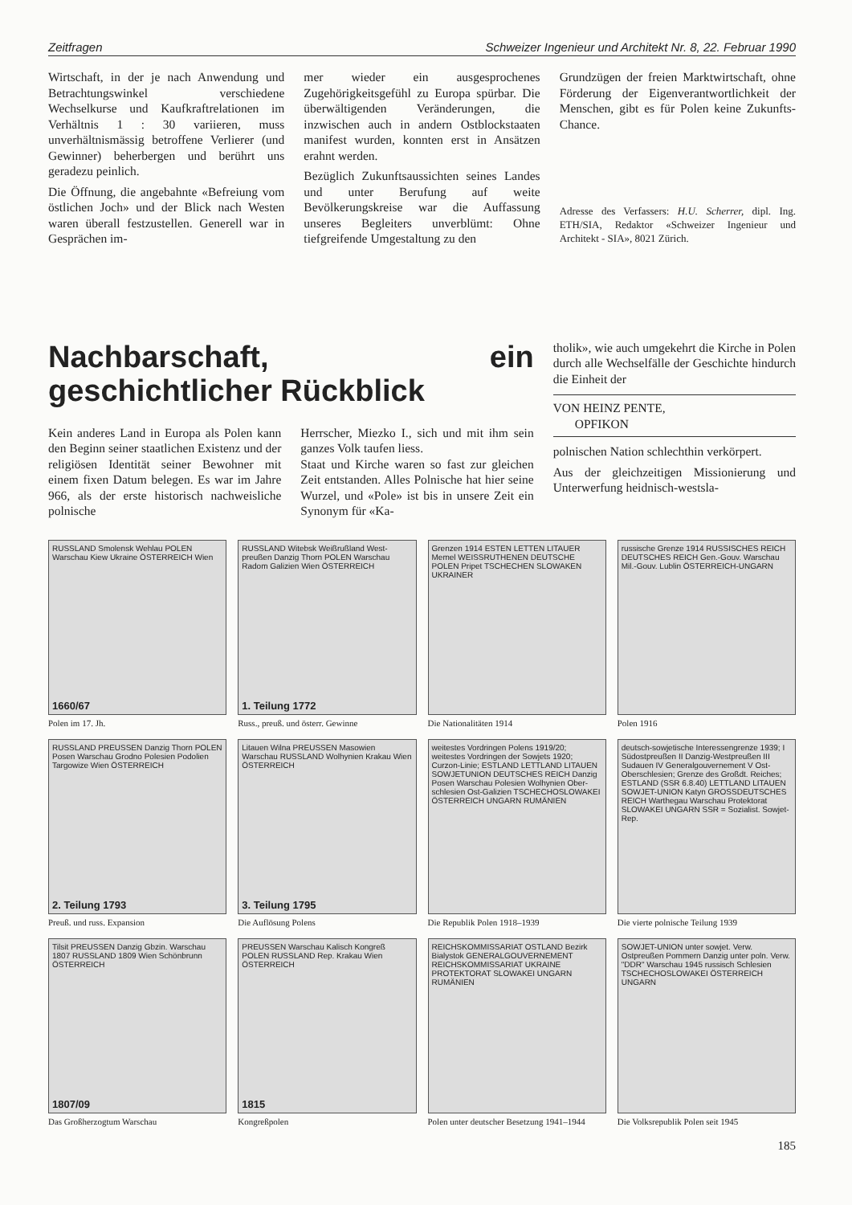Zeitfragen Schweizer Ingenieur und Architekt Nr. 8, 22. Februar 1990
Wirtschaft, in der je nach Anwendung und Betrachtungswinkel verschiedene Wechselkurse und Kaufkraftrelationen im Verhältnis 1 : 30 variieren, muss unverhältnismässig betroffene Verlierer (und Gewinner) beherbergen und berührt uns geradezu peinlich.
Die Öffnung, die angebahnte «Befreiung vom östlichen Joch» und der Blick nach Westen waren überall festzustellen. Generell war in Gesprächen im-
mer wieder ein ausgesprochenes Zugehörigkeitsgefühl zu Europa spürbar. Die überwältigenden Veränderungen, die inzwischen auch in andern Ostblockstaaten manifest wurden, konnten erst in Ansätzen erahnt werden.
Bezüglich Zukunftsaussichten seines Landes und unter Berufung auf weite Bevölkerungskreise war die Auffassung unseres Begleiters unverblümt: Ohne tiefgreifende Umgestaltung zu den
Grundzügen der freien Marktwirtschaft, ohne Förderung der Eigenverantwortlichkeit der Menschen, gibt es für Polen keine Zukunfts-Chance.
Adresse des Verfassers: H.U. Scherrer, dipl. Ing. ETH/SIA, Redaktor «Schweizer Ingenieur und Architekt - SIA», 8021 Zürich.
Nachbarschaft, ein geschichtlicher Rückblick
Kein anderes Land in Europa als Polen kann den Beginn seiner staatlichen Existenz und der religiösen Identität seiner Bewohner mit einem fixen Datum belegen. Es war im Jahre 966, als der erste historisch nachweisliche polnische
Herrscher, Miezko I., sich und mit ihm sein ganzes Volk taufen liess.
Staat und Kirche waren so fast zur gleichen Zeit entstanden. Alles Polnische hat hier seine Wurzel, und «Pole» ist bis in unsere Zeit ein Synonym für «Ka-
tholik», wie auch umgekehrt die Kirche in Polen durch alle Wechselfälle der Geschichte hindurch die Einheit der
VON HEINZ PENTE,
OPFIKON
polnischen Nation schlechthin verkörpert.
Aus der gleichzeitigen Missionierung und Unterwerfung heidnisch-westsla-
RUSSLAND Smolensk Wehlau POLEN Warschau Kiew Ukraine ÖSTERREICH Wien
1660/67
Polen im 17. Jh.
RUSSLAND Witebsk Weißrußland West-preußen Danzig Thorn POLEN Warschau Radom Galizien Wien ÖSTERREICH
1. Teilung 1772
Russ., preuß. und österr. Gewinne
Grenzen 1914 ESTEN LETTEN LITAUER Memel WEISSRUTHENEN DEUTSCHE POLEN Pripet TSCHECHEN SLOWAKEN UKRAINER
Die Nationalitäten 1914
russische Grenze 1914 RUSSISCHES REICH DEUTSCHES REICH Gen.-Gouv. Warschau Mil.-Gouv. Lublin ÖSTERREICH-UNGARN
Polen 1916
RUSSLAND PREUSSEN Danzig Thorn POLEN Posen Warschau Grodno Polesien Podolien Targowize Wien ÖSTERREICH
2. Teilung 1793
Preuß. und russ. Expansion
Litauen Wilna PREUSSEN Masowien Warschau RUSSLAND Wolhynien Krakau Wien ÖSTERREICH
3. Teilung 1795
Die Auflösung Polens
weitestes Vordringen Polens 1919/20; weitestes Vordringen der Sowjets 1920; Curzon-Linie; ESTLAND LETTLAND LITAUEN SOWJETUNION DEUTSCHES REICH Danzig Posen Warschau Polesien Wolhynien Ober-schlesien Ost-Galizien TSCHECHOSLOWAKEI ÖSTERREICH UNGARN RUMÄNIEN
Die Republik Polen 1918–1939
deutsch-sowjetische Interessengrenze 1939; I Südostpreußen II Danzig-Westpreußen III Sudauen IV Generalgouvernement V Ost-Oberschlesien; Grenze des Großdt. Reiches; ESTLAND (SSR 6.8.40) LETTLAND LITAUEN SOWJET-UNION Katyn GROSSDEUTSCHES REICH Warthegau Warschau Protektorat SLOWAKEI UNGARN SSR = Sozialist. Sowjet-Rep.
Die vierte polnische Teilung 1939
Tilsit PREUSSEN Danzig Gbzin. Warschau 1807 RUSSLAND 1809 Wien Schönbrunn ÖSTERREICH
1807/09
Das Großherzogtum Warschau
PREUSSEN Warschau Kalisch Kongreß POLEN RUSSLAND Rep. Krakau Wien ÖSTERREICH
1815
Kongreßpolen
REICHSKOMMISSARIAT OSTLAND Bezirk Bialystok GENERALGOUVERNEMENT REICHSKOMMISSARIAT UKRAINE PROTEKTORAT SLOWAKEI UNGARN RUMÄNIEN
Polen unter deutscher Besetzung 1941–1944
SOWJET-UNION unter sowjet. Verw. Ostpreußen Pommern Danzig unter poln. Verw. "DDR" Warschau 1945 russisch Schlesien TSCHECHOSLOWAKEI ÖSTERREICH UNGARN
Die Volksrepublik Polen seit 1945
185